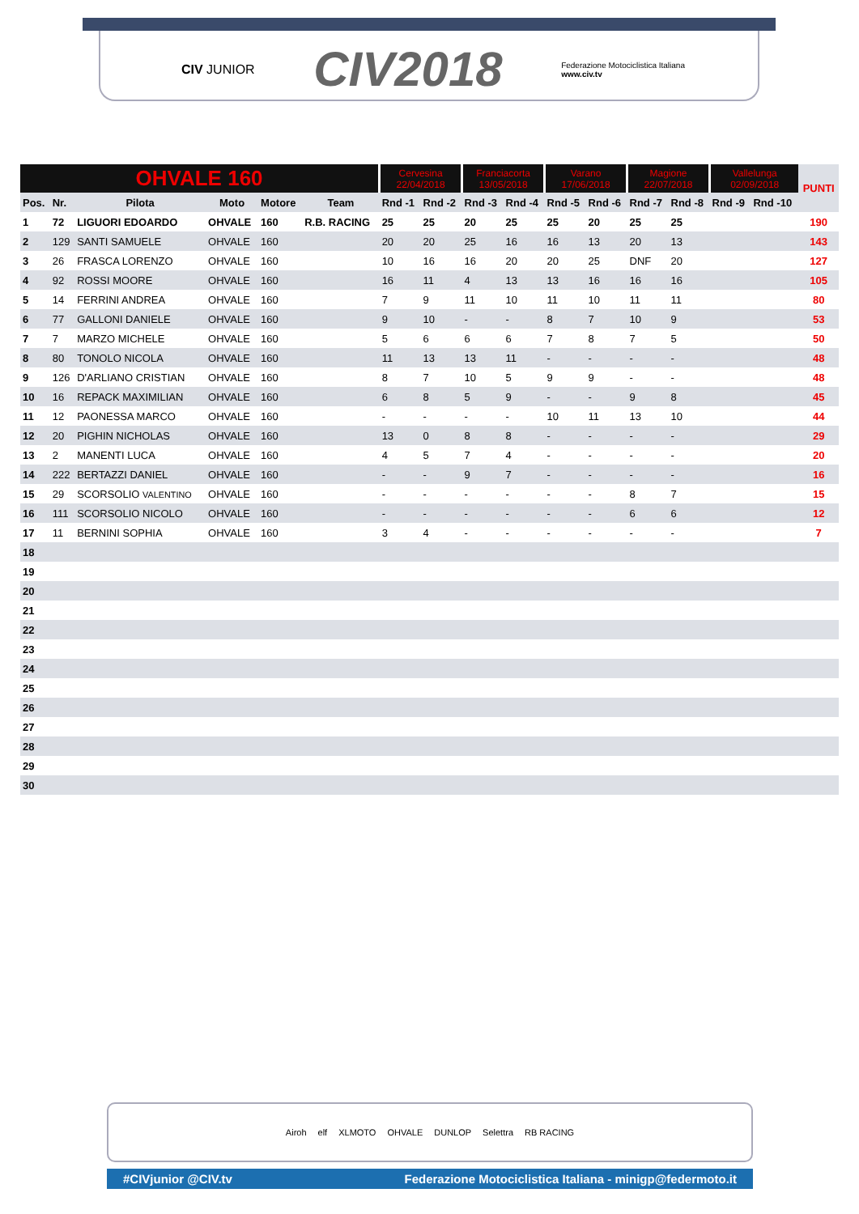CIV JUNIOR CIV2018 Federazione Motociclistica Italiana
www.civ.tv
| OHVALE 160 | | | | | | Cervesina 22/04/2018 | | Franciacorta 13/05/2018 | | Varano 17/06/2018 | | Magione 22/07/2018 | | Vallelunga 02/09/2018 | | PUNTI |
| Pos. | Nr. | Pilota | Moto | Motore | Team | Rnd -1 | Rnd -2 | Rnd -3 | Rnd -4 | Rnd -5 | Rnd -6 | Rnd -7 | Rnd -8 | Rnd -9 | Rnd -10 | |
| 1 | 72 | LIGUORI EDOARDO | OHVALE | 160 | R.B. RACING | 25 | 25 | 20 | 25 | 25 | 20 | 25 | 25 | | | 190 |
| 2 | 129 | SANTI SAMUELE | OHVALE | 160 | | 20 | 20 | 25 | 16 | 16 | 13 | 20 | 13 | | | 143 |
| 3 | 26 | FRASCA LORENZO | OHVALE | 160 | | 10 | 16 | 16 | 20 | 20 | 25 | DNF | 20 | | | 127 |
| 4 | 92 | ROSSI MOORE | OHVALE | 160 | | 16 | 11 | 4 | 13 | 13 | 16 | 16 | 16 | | | 105 |
| 5 | 14 | FERRINI ANDREA | OHVALE | 160 | | 7 | 9 | 11 | 10 | 11 | 10 | 11 | 11 | | | 80 |
| 6 | 77 | GALLONI DANIELE | OHVALE | 160 | | 9 | 10 | - | - | 8 | 7 | 10 | 9 | | | 53 |
| 7 | 7 | MARZO MICHELE | OHVALE | 160 | | 5 | 6 | 6 | 6 | 7 | 8 | 7 | 5 | | | 50 |
| 8 | 80 | TONOLO NICOLA | OHVALE | 160 | | 11 | 13 | 13 | 11 | - | - | - | - | | | 48 |
| 9 | 126 | D'ARLIANO CRISTIAN | OHVALE | 160 | | 8 | 7 | 10 | 5 | 9 | 9 | - | - | | | 48 |
| 10 | 16 | REPACK MAXIMILIAN | OHVALE | 160 | | 6 | 8 | 5 | 9 | - | - | 9 | 8 | | | 45 |
| 11 | 12 | PAONESSA MARCO | OHVALE | 160 | | - | - | - | - | 10 | 11 | 13 | 10 | | | 44 |
| 12 | 20 | PIGHIN NICHOLAS | OHVALE | 160 | | 13 | 0 | 8 | 8 | - | - | - | - | | | 29 |
| 13 | 2 | MANENTI LUCA | OHVALE | 160 | | 4 | 5 | 7 | 4 | - | - | - | - | | | 20 |
| 14 | 222 | BERTAZZI DANIEL | OHVALE | 160 | | - | - | 9 | 7 | - | - | - | - | | | 16 |
| 15 | 29 | SCORSOLIO VALENTINO | OHVALE | 160 | | - | - | - | - | - | - | 8 | 7 | | | 15 |
| 16 | 111 | SCORSOLIO NICOLO | OHVALE | 160 | | - | - | - | - | - | - | 6 | 6 | | | 12 |
| 17 | 11 | BERNINI SOPHIA | OHVALE | 160 | | 3 | 4 | - | - | - | - | - | - | | | 7 |
| 18 | | | | | | | | | | | | | | | | |
| 19 | | | | | | | | | | | | | | | | |
| 20 | | | | | | | | | | | | | | | | |
| 21 | | | | | | | | | | | | | | | | |
| 22 | | | | | | | | | | | | | | | | |
| 23 | | | | | | | | | | | | | | | | |
| 24 | | | | | | | | | | | | | | | | |
| 25 | | | | | | | | | | | | | | | | |
| 26 | | | | | | | | | | | | | | | | |
| 27 | | | | | | | | | | | | | | | | |
| 28 | | | | | | | | | | | | | | | | |
| 29 | | | | | | | | | | | | | | | | |
| 30 | | | | | | | | | | | | | | | | |
Airoh elf XLMOTO OHVALE DUNLOP Selettra RB RACING
#CIVjunior @CIV.tv Federazione Motociclistica Italiana - minigp@federmoto.it